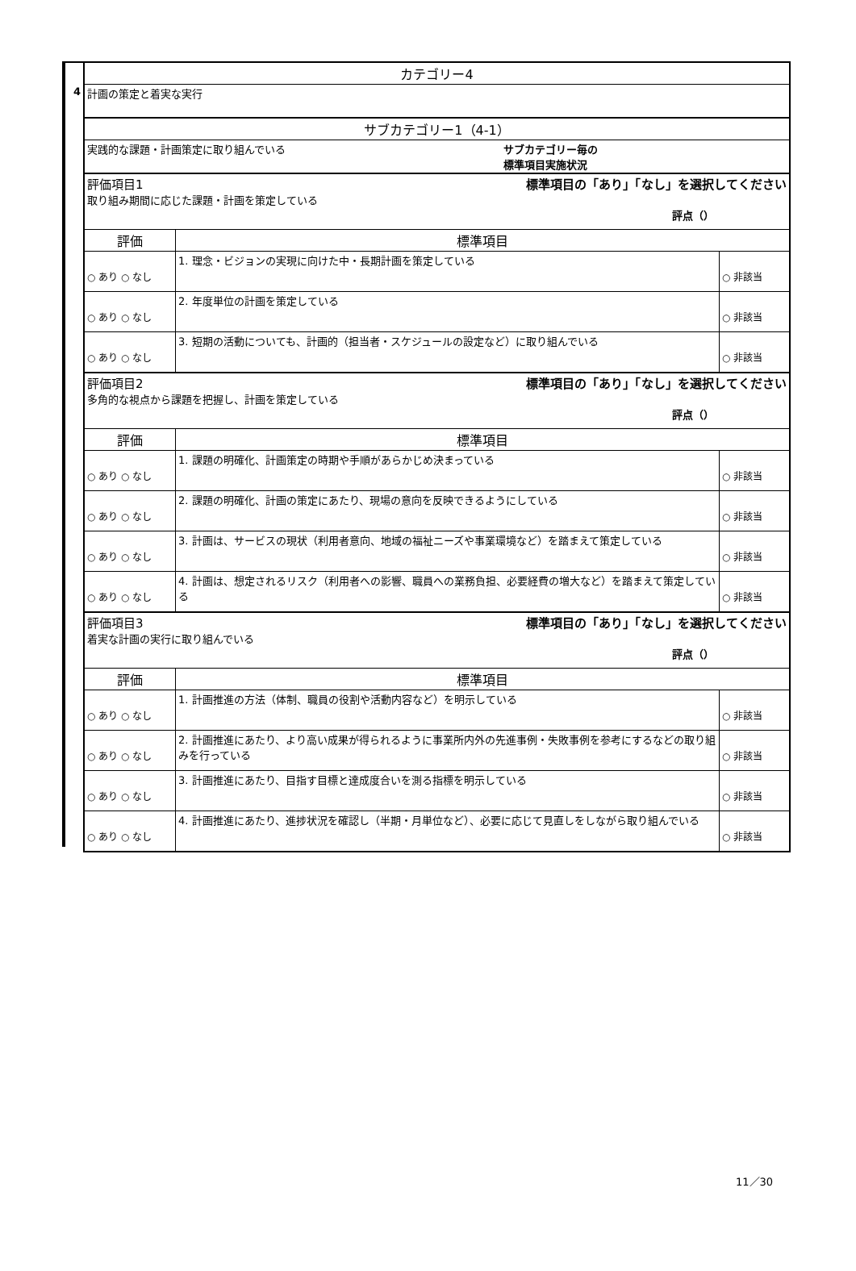4
| カテゴリー4 | | |
| 計画の策定と着実な実行 | | |
| サブカテゴリー1（4-1） | | |
| 実践的な課題・計画策定に取り組んでいる サブカテゴリー毎の 標準項目実施状況 | | |
| 評価項目1 標準項目の「あり」「なし」を選択してください 取り組み期間に応じた課題・計画を策定している 評点（） | | |
| 評価 | 標準項目 | |
| ○ あり ○ なし | 1. 理念・ビジョンの実現に向けた中・長期計画を策定している | ○ 非該当 |
| ○ あり ○ なし | 2. 年度単位の計画を策定している | ○ 非該当 |
| ○ あり ○ なし | 3. 短期の活動についても、計画的（担当者・スケジュールの設定など）に取り組んでいる | ○ 非該当 |
| 評価項目2 標準項目の「あり」「なし」を選択してください 多角的な視点から課題を把握し、計画を策定している 評点（） | | |
| 評価 | 標準項目 | |
| ○ あり ○ なし | 1. 課題の明確化、計画策定の時期や手順があらかじめ決まっている | ○ 非該当 |
| ○ あり ○ なし | 2. 課題の明確化、計画の策定にあたり、現場の意向を反映できるようにしている | ○ 非該当 |
| ○ あり ○ なし | 3. 計画は、サービスの現状（利用者意向、地域の福祉ニーズや事業環境など）を踏まえて策定している | ○ 非該当 |
| ○ あり ○ なし | 4. 計画は、想定されるリスク（利用者への影響、職員への業務負担、必要経費の増大など）を踏まえて策定している | ○ 非該当 |
| 評価項目3 標準項目の「あり」「なし」を選択してください 着実な計画の実行に取り組んでいる 評点（） | | |
| 評価 | 標準項目 | |
| ○ あり ○ なし | 1. 計画推進の方法（体制、職員の役割や活動内容など）を明示している | ○ 非該当 |
| ○ あり ○ なし | 2. 計画推進にあたり、より高い成果が得られるように事業所内外の先進事例・失敗事例を参考にするなどの取り組みを行っている | ○ 非該当 |
| ○ あり ○ なし | 3. 計画推進にあたり、目指す目標と達成度合いを測る指標を明示している | ○ 非該当 |
| ○ あり ○ なし | 4. 計画推進にあたり、進捗状況を確認し（半期・月単位など）、必要に応じて見直しをしながら取り組んでいる | ○ 非該当 |
11／30